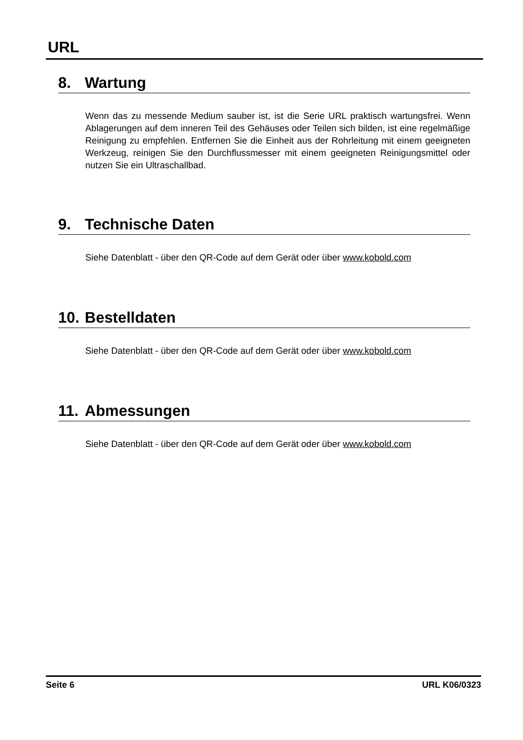URL
8. Wartung
Wenn das zu messende Medium sauber ist, ist die Serie URL praktisch wartungsfrei. Wenn Ablagerungen auf dem inneren Teil des Gehäuses oder Teilen sich bilden, ist eine regelmäßige Reinigung zu empfehlen. Entfernen Sie die Einheit aus der Rohrleitung mit einem geeigneten Werkzeug, reinigen Sie den Durchflussmesser mit einem geeigneten Reinigungsmittel oder nutzen Sie ein Ultraschallbad.
9. Technische Daten
Siehe Datenblatt - über den QR-Code auf dem Gerät oder über www.kobold.com
10. Bestelldaten
Siehe Datenblatt - über den QR-Code auf dem Gerät oder über www.kobold.com
11. Abmessungen
Siehe Datenblatt - über den QR-Code auf dem Gerät oder über www.kobold.com
Seite 6 URL K06/0323